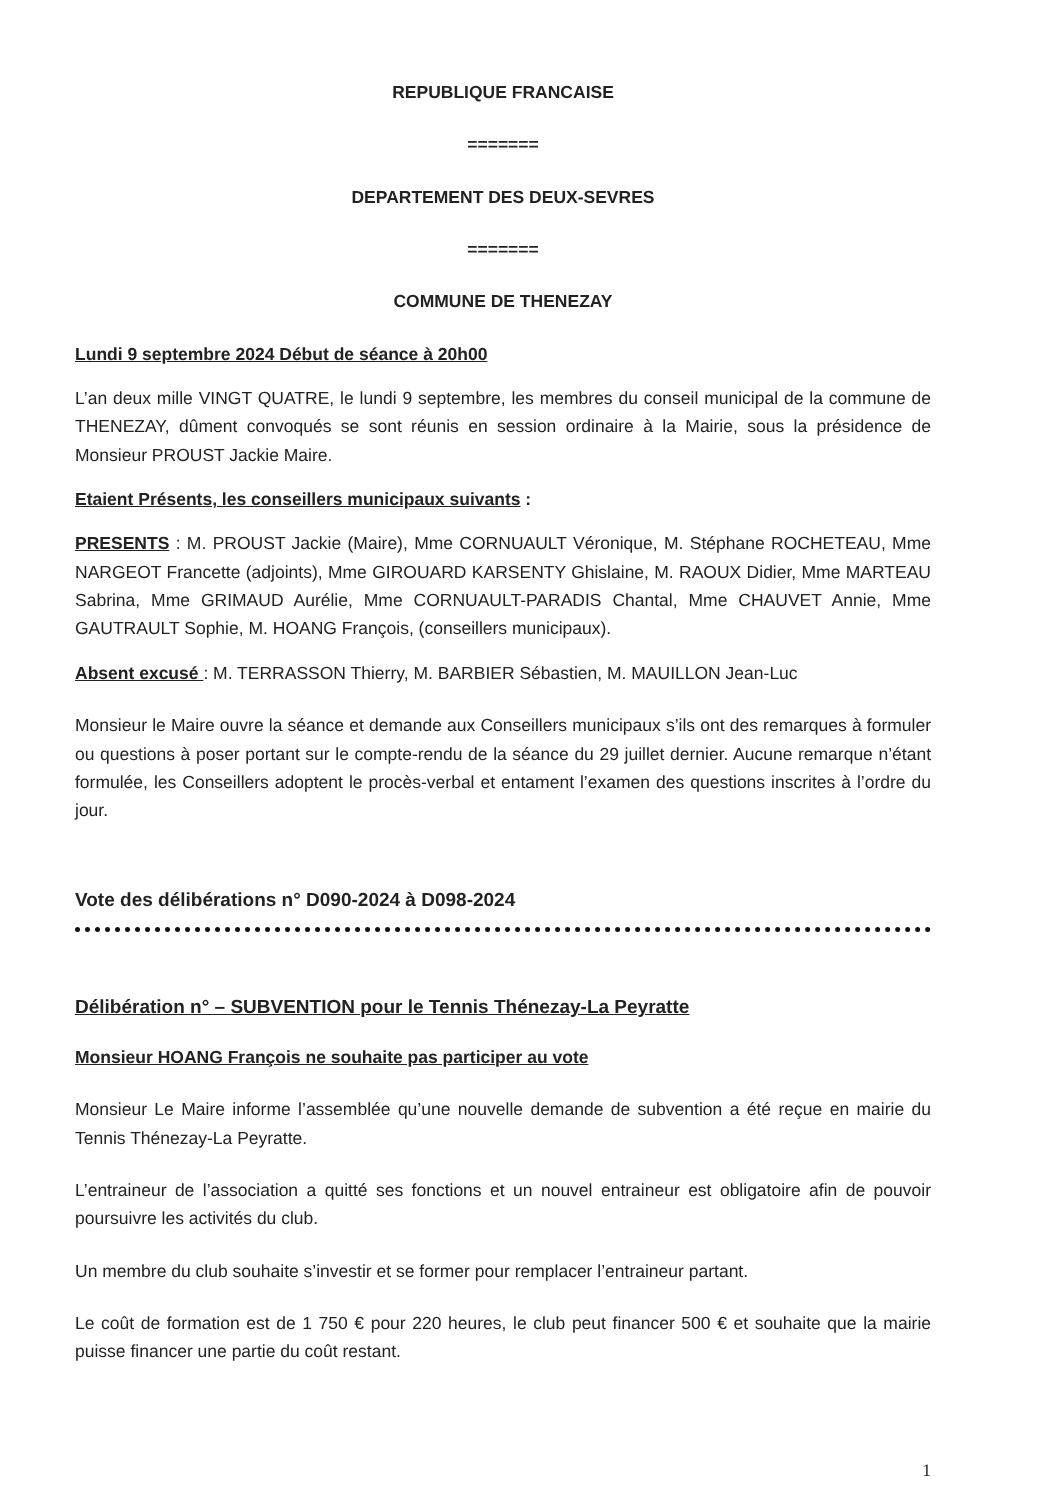REPUBLIQUE FRANCAISE
=======
DEPARTEMENT DES DEUX-SEVRES
=======
COMMUNE DE THENEZAY
Lundi 9 septembre 2024 Début de séance à 20h00
L’an deux mille VINGT QUATRE, le lundi 9 septembre, les membres du conseil municipal de la commune de THENEZAY, dûment convoqués se sont réunis en session ordinaire à la Mairie, sous la présidence de Monsieur PROUST Jackie Maire.
Etaient Présents, les conseillers municipaux suivants :
PRESENTS : M. PROUST Jackie (Maire), Mme CORNUAULT Véronique, M. Stéphane ROCHETEAU, Mme NARGEOT Francette (adjoints), Mme GIROUARD KARSENTY Ghislaine, M. RAOUX Didier, Mme MARTEAU Sabrina, Mme GRIMAUD Aurélie, Mme CORNUAULT-PARADIS Chantal, Mme CHAUVET Annie, Mme GAUTRAULT Sophie, M. HOANG François, (conseillers municipaux).
Absent excusé : M. TERRASSON Thierry, M. BARBIER Sébastien, M. MAUILLON Jean-Luc
Monsieur le Maire ouvre la séance et demande aux Conseillers municipaux s’ils ont des remarques à formuler ou questions à poser portant sur le compte-rendu de la séance du 29 juillet dernier. Aucune remarque n’étant formulée, les Conseillers adoptent le procès-verbal et entament l’examen des questions inscrites à l’ordre du jour.
Vote des délibérations n° D090-2024 à D098-2024
Délibération n° – SUBVENTION pour le Tennis Thénezay-La Peyratte
Monsieur HOANG François ne souhaite pas participer au vote
Monsieur Le Maire informe l’assemblée qu’une nouvelle demande de subvention a été reçue en mairie du Tennis Thénezay-La Peyratte.
L’entraineur de l’association a quitté ses fonctions et un nouvel entraineur est obligatoire afin de pouvoir poursuivre les activités du club.
Un membre du club souhaite s’investir et se former pour remplacer l’entraineur partant.
Le coût de formation est de 1 750 € pour 220 heures, le club peut financer 500 € et souhaite que la mairie puisse financer une partie du coût restant.
1